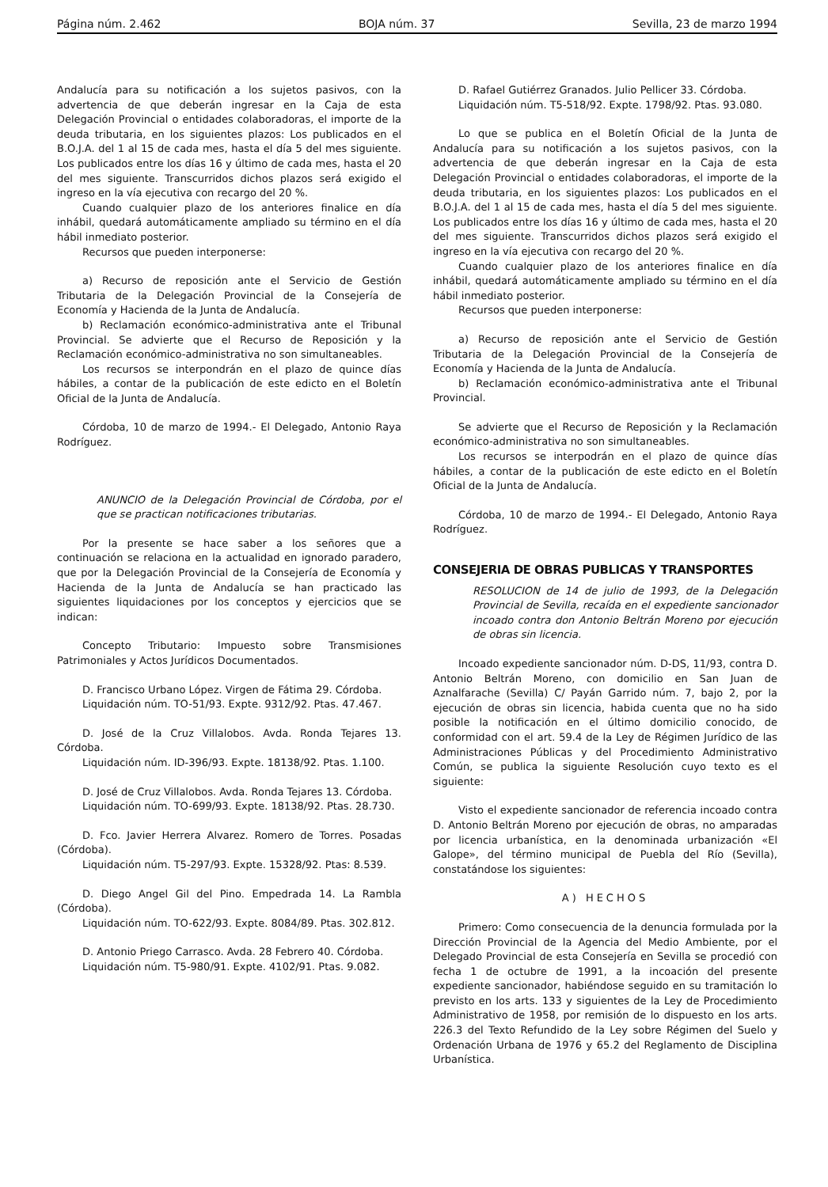Página núm. 2.462 BOJA núm. 37 Sevilla, 23 de marzo 1994
Andalucía para su notificación a los sujetos pasivos, con la advertencia de que deberán ingresar en la Caja de esta Delegación Provincial o entidades colaboradoras, el importe de la deuda tributaria, en los siguientes plazos: Los publicados en el B.O.J.A. del 1 al 15 de cada mes, hasta el día 5 del mes siguiente. Los publicados entre los días 16 y último de cada mes, hasta el 20 del mes siguiente. Transcurridos dichos plazos será exigido el ingreso en la vía ejecutiva con recargo del 20 %.
Cuando cualquier plazo de los anteriores finalice en día inhábil, quedará automáticamente ampliado su término en el día hábil inmediato posterior.
Recursos que pueden interponerse:
a) Recurso de reposición ante el Servicio de Gestión Tributaria de la Delegación Provincial de la Consejería de Economía y Hacienda de la Junta de Andalucía.
b) Reclamación económico-administrativa ante el Tribunal Provincial. Se advierte que el Recurso de Reposición y la Reclamación económico-administrativa no son simultaneables.
Los recursos se interpondrán en el plazo de quince días hábiles, a contar de la publicación de este edicto en el Boletín Oficial de la Junta de Andalucía.
Córdoba, 10 de marzo de 1994.- El Delegado, Antonio Raya Rodríguez.
ANUNCIO de la Delegación Provincial de Córdoba, por el que se practican notificaciones tributarias.
Por la presente se hace saber a los señores que a continuación se relaciona en la actualidad en ignorado paradero, que por la Delegación Provincial de la Consejería de Economía y Hacienda de la Junta de Andalucía se han practicado las siguientes liquidaciones por los conceptos y ejercicios que se indican:
Concepto Tributario: Impuesto sobre Transmisiones Patrimoniales y Actos Jurídicos Documentados.
D. Francisco Urbano López. Virgen de Fátima 29. Córdoba.
Liquidación núm. TO-51/93. Expte. 9312/92. Ptas. 47.467.
D. José de la Cruz Villalobos. Avda. Ronda Tejares 13. Córdoba.
Liquidación núm. ID-396/93. Expte. 18138/92. Ptas. 1.100.
D. José de Cruz Villalobos. Avda. Ronda Tejares 13. Córdoba.
Liquidación núm. TO-699/93. Expte. 18138/92. Ptas. 28.730.
D. Fco. Javier Herrera Alvarez. Romero de Torres. Posadas (Córdoba).
Liquidación núm. T5-297/93. Expte. 15328/92. Ptas: 8.539.
D. Diego Angel Gil del Pino. Empedrada 14. La Rambla (Córdoba).
Liquidación núm. TO-622/93. Expte. 8084/89. Ptas. 302.812.
D. Antonio Priego Carrasco. Avda. 28 Febrero 40. Córdoba.
Liquidación núm. T5-980/91. Expte. 4102/91. Ptas. 9.082.
D. Rafael Gutiérrez Granados. Julio Pellicer 33. Córdoba.
Liquidación núm. T5-518/92. Expte. 1798/92. Ptas. 93.080.
Lo que se publica en el Boletín Oficial de la Junta de Andalucía para su notificación a los sujetos pasivos, con la advertencia de que deberán ingresar en la Caja de esta Delegación Provincial o entidades colaboradoras, el importe de la deuda tributaria, en los siguientes plazos: Los publicados en el B.O.J.A. del 1 al 15 de cada mes, hasta el día 5 del mes siguiente. Los publicados entre los días 16 y último de cada mes, hasta el 20 del mes siguiente. Transcurridos dichos plazos será exigido el ingreso en la vía ejecutiva con recargo del 20 %.
Cuando cualquier plazo de los anteriores finalice en día inhábil, quedará automáticamente ampliado su término en el día hábil inmediato posterior.
Recursos que pueden interponerse:
a) Recurso de reposición ante el Servicio de Gestión Tributaria de la Delegación Provincial de la Consejería de Economía y Hacienda de la Junta de Andalucía.
b) Reclamación económico-administrativa ante el Tribunal Provincial.
Se advierte que el Recurso de Reposición y la Reclamación económico-administrativa no son simultaneables.
Los recursos se interpodrán en el plazo de quince días hábiles, a contar de la publicación de este edicto en el Boletín Oficial de la Junta de Andalucía.
Córdoba, 10 de marzo de 1994.- El Delegado, Antonio Raya Rodríguez.
CONSEJERIA DE OBRAS PUBLICAS Y TRANSPORTES
RESOLUCION de 14 de julio de 1993, de la Delegación Provincial de Sevilla, recaída en el expediente sancionador incoado contra don Antonio Beltrán Moreno por ejecución de obras sin licencia.
Incoado expediente sancionador núm. D-DS, 11/93, contra D. Antonio Beltrán Moreno, con domicilio en San Juan de Aznalfarache (Sevilla) C/ Payán Garrido núm. 7, bajo 2, por la ejecución de obras sin licencia, habida cuenta que no ha sido posible la notificación en el último domicilio conocido, de conformidad con el art. 59.4 de la Ley de Régimen Jurídico de las Administraciones Públicas y del Procedimiento Administrativo Común, se publica la siguiente Resolución cuyo texto es el siguiente:
Visto el expediente sancionador de referencia incoado contra D. Antonio Beltrán Moreno por ejecución de obras, no amparadas por licencia urbanística, en la denominada urbanización «El Galope», del término municipal de Puebla del Río (Sevilla), constatándose los siguientes:
A) HECHOS
Primero: Como consecuencia de la denuncia formulada por la Dirección Provincial de la Agencia del Medio Ambiente, por el Delegado Provincial de esta Consejería en Sevilla se procedió con fecha 1 de octubre de 1991, a la incoación del presente expediente sancionador, habiéndose seguido en su tramitación lo previsto en los arts. 133 y siguientes de la Ley de Procedimiento Administrativo de 1958, por remisión de lo dispuesto en los arts. 226.3 del Texto Refundido de la Ley sobre Régimen del Suelo y Ordenación Urbana de 1976 y 65.2 del Reglamento de Disciplina Urbanística.